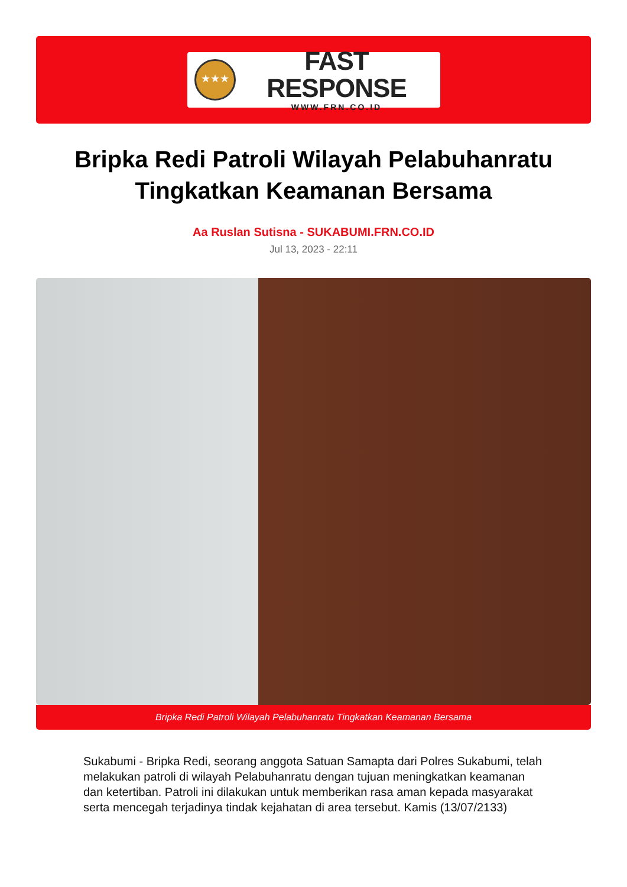★★★
FAST RESPONSE
WWW.FRN.CO.ID
Bripka Redi Patroli Wilayah Pelabuhanratu Tingkatkan Keamanan Bersama
Aa Ruslan Sutisna - SUKABUMI.FRN.CO.ID
Jul 13, 2023 - 22:11
Bripka Redi Patroli Wilayah Pelabuhanratu Tingkatkan Keamanan Bersama
Sukabumi - Bripka Redi, seorang anggota Satuan Samapta dari Polres Sukabumi, telah melakukan patroli di wilayah Pelabuhanratu dengan tujuan meningkatkan keamanan dan ketertiban. Patroli ini dilakukan untuk memberikan rasa aman kepada masyarakat serta mencegah terjadinya tindak kejahatan di area tersebut. Kamis (13/07/2133)